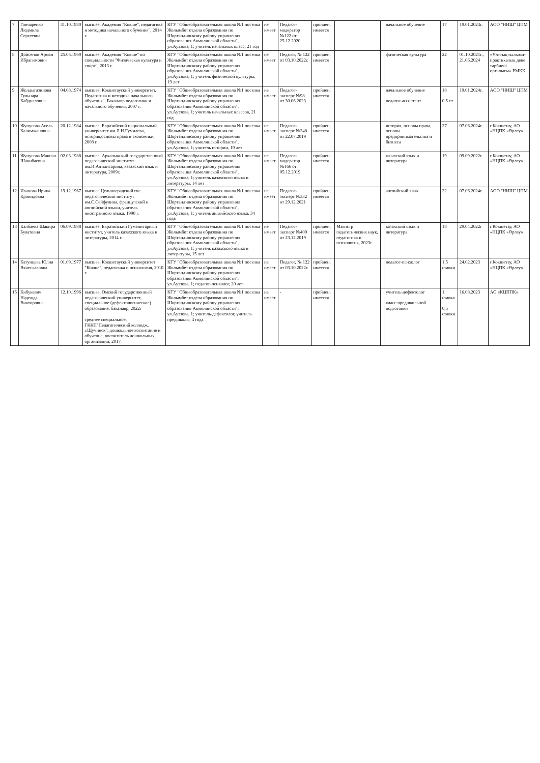| 7 | Гончаренко Людмила Сергеевна | 31.10.1980 | высшее, Академия "Кокше", педагогика и методика начального обучения", 2014 г. | КГУ "Общеобразовательная школа №1 поселка Жолымбет отдела образования по Шортандинскому району управления образования Акмолинской области", ул.Ауэзова, 1; учитель начальных класс, 21 год | не имеет | Педагог-модератор №122 от 25.12.2020 | пройден, имеется | | | начальное обучение | 17 | 19.01.2024г. | АОО "НИШ" ЦПМ |
| 8 | Дойсенов Арман Ибрагимович | 25.05.1969 | высшее, Академия "Кокше" по специальности "Физическая культура и спорт", 2013 г. | КГУ "Общеобразовательная школа №1 поселка Жолымбет отдела образования по Шортандинскому району управления образования Акмолинской области", ул.Ауэзова, 1; учитель физической культуры, 19 лет | не имеет | Педагог, № 122 от 03.10.2022г. | пройден, имеется | | | физическая культура | 22 | 01.10.2021г., 21.06.2024 | «Ұлттық ғылыми-практикалық дене тәрбиесі орталығы» РМҚК |
| 9 | Жолдыгазинова Гульнара Кабдулловна | 04.08.1974 | высшее, Кокшетауский университет, Педагогика и методика начального обучения", Бакалавр педагогики и начального обучения, 2007 г. | КГУ "Общеобразовательная школа №1 поселка Жолымбет отдела образования по Шортандинскому району управления образования Акмолинской области", ул.Ауэзова, 1; учитель начальных классов, 21 год | не имеет | Педагог-эксперт №98 от 30.06.2023 | пройден, имеется | | | начальное обучение педагог-ассистент | 18 0,5 ст | 19.01.2024г. | АОО "НИШ" ЦПМ |
| 10 | Жунусова Асель Калимжановна | 20.12.1984 | высшее, Евразийский национальный университет им.Л.Н.Гумилева, история,основы права и экономики, 2008 г. | КГУ "Общеобразовательная школа №1 поселка Жолымбет отдела образования по Шортандинскому району управления образования Акмолинской области", ул.Ауэзова, 1; учитель истории, 19 лет | не имеет | Педагог-эксперт №248 от 22.07.2019 | пройден, имеется | | | история, основы права, основы предпринимательства и бизнеса | 27 | 07.06.2024г. | г.Кокшетау, АО «НЦПК «Өрлеу» |
| 11 | Жунусова Макпал Шакибаевна | 02.03.1988 | высшее, Аркалыкский государственный педагогический институт им.И.Алтынсарина, казахский язык и литература, 2009г. | КГУ "Общеобразовательная школа №1 поселка Жолымбет отдела образования по Шортандинскому району управления образования Акмолинской области", ул.Ауэзова, 1; учитель казахского языка и литературы, 14 лет | не имеет | Педагог-модератор №166 от 05.12.2019 | пройден, имеется | | | казахский язык и литература | 19 | 09.09.2022г. | г.Кокшетау, АО «НЦПК «Өрлеу» |
| 12 | Иванова Ирина Кронидовна | 19.12.1967 | высшее,Целиноградский гос. педагогический институт им.С.Сейфулина, французский и английский языки, учитель иностранного языка, 1990 г. | КГУ "Общеобразовательная школа №1 поселка Жолымбет отдела образования по Шортандинскому району управления образования Акмолинской области", ул.Ауэзова, 1; учитель английского языка, 34 года | не имеет | Педагог-эксперт №332 от 29.12.2021 | пройден, имеется | | | английский язык | 22 | 07.06.2024г. | АОО "НИШ" ЦПМ |
| 13 | Калбаева Шакира Булатовна | 06.09.1988 | высшее, Евразийский Гуманитарный институт, учитель казахского языка и литературы, 2014 г. | КГУ "Общеобразовательная школа №1 поселка Жолымбет отдела образования по Шортандинскому району управления образования Акмолинской области", ул.Ауэзова, 1; учитель казахского языка и литературы, 15 лет | не имеет | Педагог-эксперт №409 от 23.12.2019 | пройден, имеется | Магистр педагогических наук, педагогика и психология, 2023г. | | казахский язык и литература | 18 | 29.04.2022г | г.Кокшетау, АО «НЦПК «Өрлеу» |
| 14 | Катунцева Юлия Вячеславовна | 01.09.1977 | высшее, Кокшетауский университет "Кокше", педагогика и психология, 2010 г. | КГУ "Общеобразовательная школа №1 поселка Жолымбет отдела образования по Шортандинскому району управления образования Акмолинской области", ул.Ауэзова, 1; педагог-психолог, 20 лет | не имеет | Педагог, № 122 от 03.10.2022г. | пройден, имеется | | | педагог-психолог | 1,5 ставки | 24.02.2023 | г.Кокшетау, АО «НЦПК «Өрлеу» |
| 15 | Кибукевич Надежда Викторовна | 12.10.1996 | высшее, Омский государственный педагогический университет, специальное (дефектологическое) образование, бакалавр, 2022г среднее специальное, ГККП"Педагогический колледж, г.Щучинск", дошкольное воспитание и обучение, воспитатель дошкольных организаций, 2017 | КГУ "Общеобразовательная школа №1 поселка Жолымбет отдела образования по Шортандинскому району управления образования Акмолинской области", ул.Ауэзова, 1; учитель-дефектолог, учитель предшколы, 4 года | не имеет | - | пройден, имеется | | | учитель-дефектолог класс предшкольной подготовки | 1 ставка 0,5 ставки | 16.08.2023 | АО «КЦППК» |